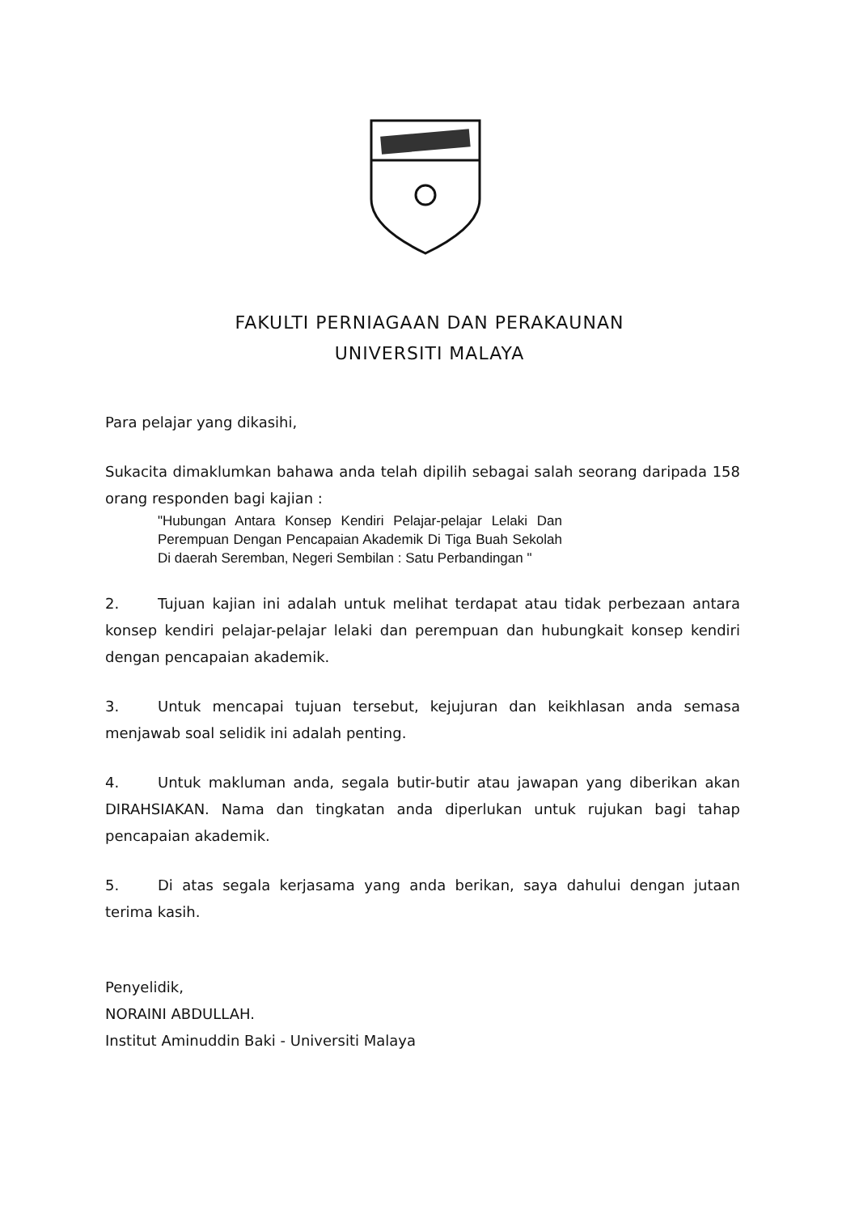FAKULTI PERNIAGAAN DAN PERAKAUNAN
UNIVERSITI MALAYA
Para pelajar yang dikasihi,
Sukacita dimaklumkan bahawa anda telah dipilih sebagai salah seorang daripada 158 orang responden bagi kajian :
"Hubungan Antara Konsep Kendiri Pelajar-pelajar Lelaki Dan Perempuan Dengan Pencapaian Akademik Di Tiga Buah Sekolah Di daerah Seremban, Negeri Sembilan : Satu Perbandingan "
2. Tujuan kajian ini adalah untuk melihat terdapat atau tidak perbezaan antara konsep kendiri pelajar-pelajar lelaki dan perempuan dan hubungkait konsep kendiri dengan pencapaian akademik.
3. Untuk mencapai tujuan tersebut, kejujuran dan keikhlasan anda semasa menjawab soal selidik ini adalah penting.
4. Untuk makluman anda, segala butir-butir atau jawapan yang diberikan akan DIRAHSIAKAN. Nama dan tingkatan anda diperlukan untuk rujukan bagi tahap pencapaian akademik.
5. Di atas segala kerjasama yang anda berikan, saya dahului dengan jutaan terima kasih.
Penyelidik,
NORAINI ABDULLAH.
Institut Aminuddin Baki - Universiti Malaya